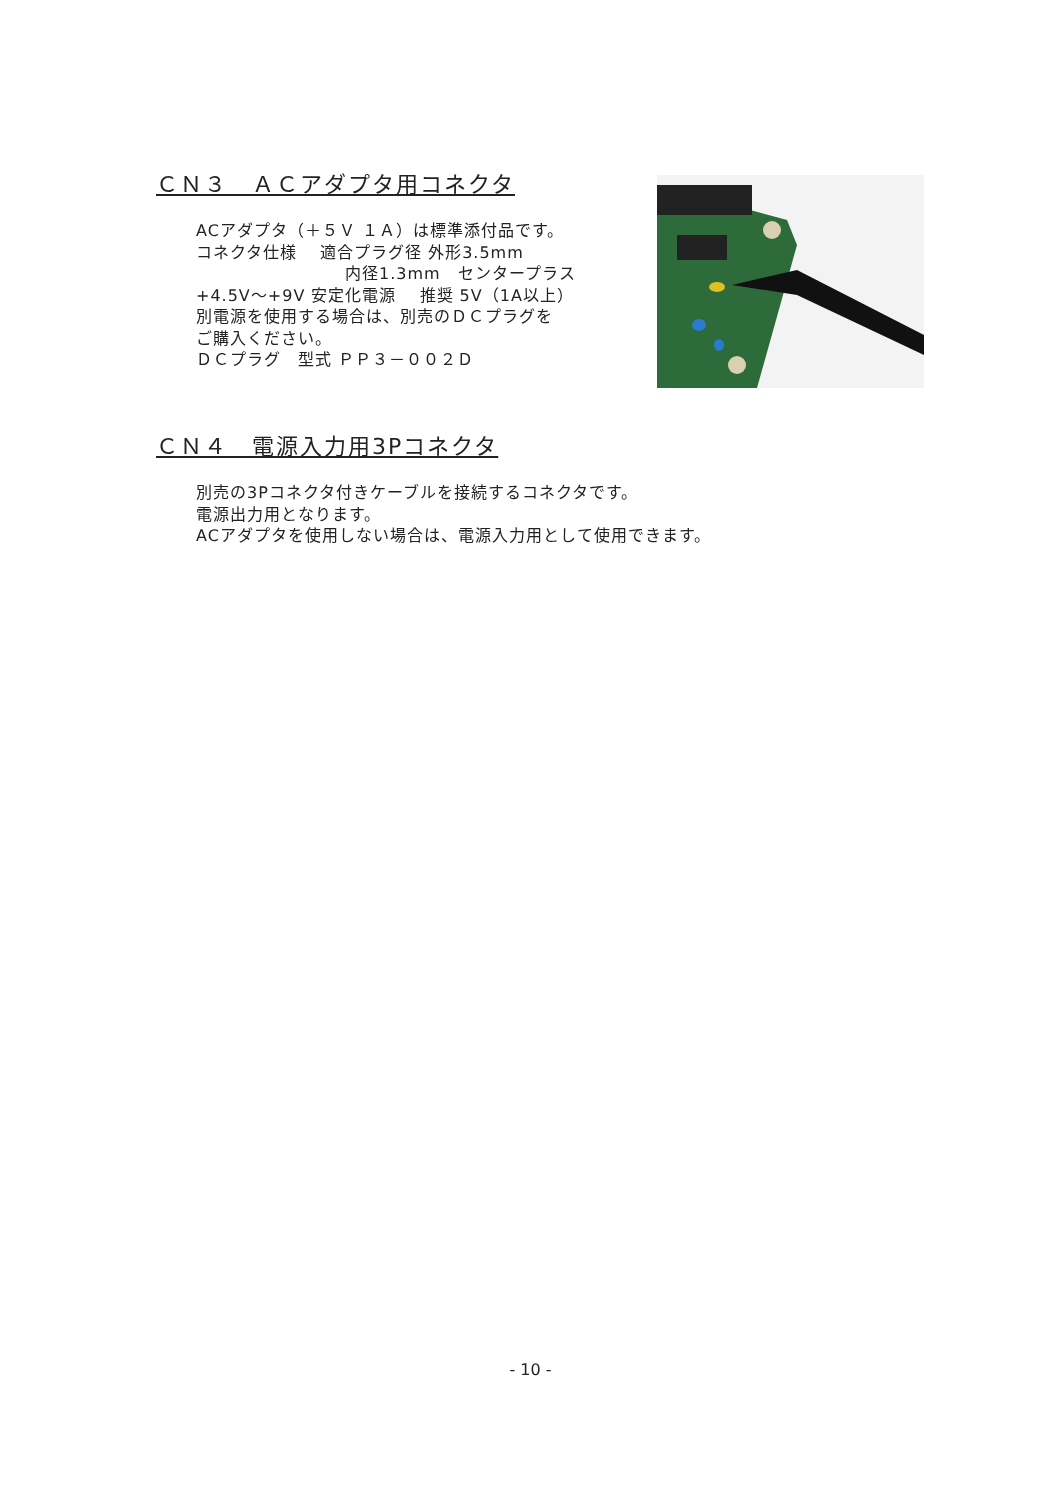ＣＮ３　ＡＣアダプタ用コネクタ
ACアダプタ（＋５Ｖ １Ａ）は標準添付品です。
コネクタ仕様　 適合プラグ径 外形3.5mm
内径1.3mm　センタープラス
+4.5V～+9V 安定化電源　 推奨 5V（1A以上）
別電源を使用する場合は、別売のＤＣプラグを
ご購入ください。
ＤＣプラグ　型式 ＰＰ３－００２Ｄ
ＣＮ４　電源入力用3Pコネクタ
別売の3Pコネクタ付きケーブルを接続するコネクタです。
電源出力用となります。
ACアダプタを使用しない場合は、電源入力用として使用できます。
- 10 -